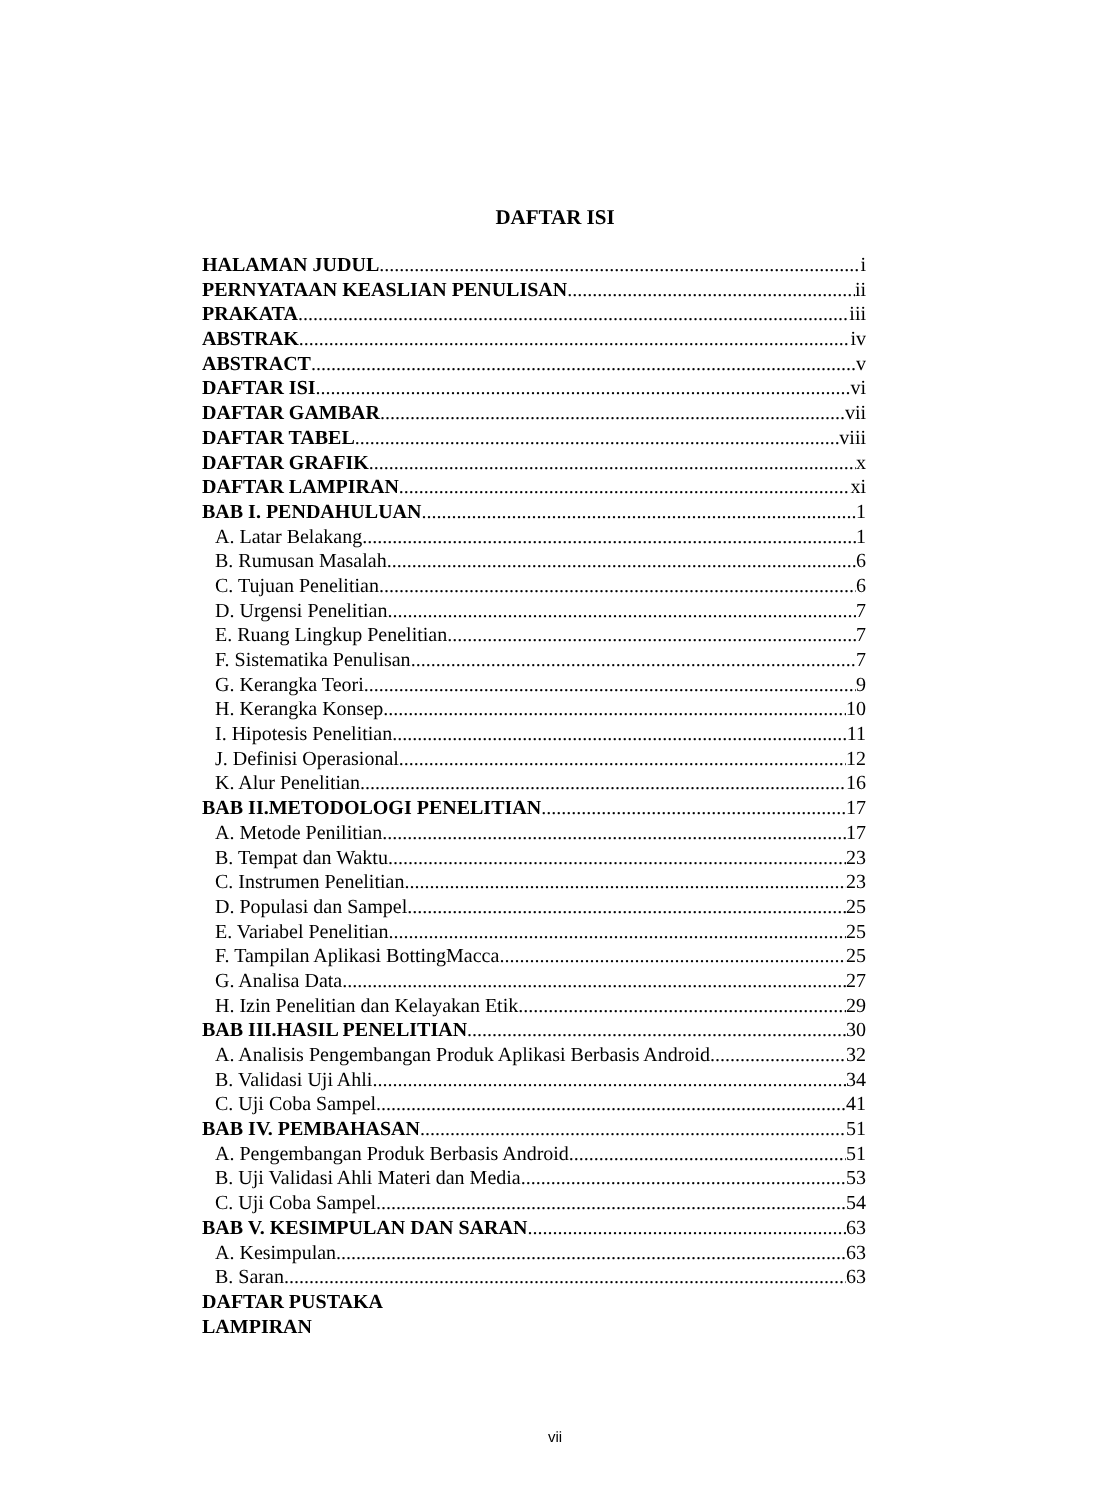DAFTAR ISI
HALAMAN JUDUL i
PERNYATAAN KEASLIAN PENULISAN ii
PRAKATA iii
ABSTRAK iv
ABSTRACT v
DAFTAR ISI vi
DAFTAR GAMBAR vii
DAFTAR TABEL viii
DAFTAR GRAFIK x
DAFTAR LAMPIRAN xi
BAB I. PENDAHULUAN 1
A. Latar Belakang 1
B. Rumusan Masalah 6
C. Tujuan Penelitian 6
D. Urgensi Penelitian 7
E. Ruang Lingkup Penelitian 7
F. Sistematika Penulisan 7
G. Kerangka Teori 9
H. Kerangka Konsep 10
I. Hipotesis Penelitian 11
J. Definisi Operasional 12
K. Alur Penelitian 16
BAB II.METODOLOGI PENELITIAN 17
A. Metode Penilitian 17
B. Tempat dan Waktu 23
C. Instrumen Penelitian 23
D. Populasi dan Sampel 25
E. Variabel Penelitian 25
F. Tampilan Aplikasi BottingMacca 25
G. Analisa Data 27
H. Izin Penelitian dan Kelayakan Etik 29
BAB III.HASIL PENELITIAN 30
A. Analisis Pengembangan Produk Aplikasi Berbasis Android 32
B. Validasi Uji Ahli 34
C. Uji Coba Sampel 41
BAB IV. PEMBAHASAN 51
A. Pengembangan Produk Berbasis Android 51
B. Uji Validasi Ahli Materi dan Media 53
C. Uji Coba Sampel 54
BAB V. KESIMPULAN DAN SARAN 63
A. Kesimpulan 63
B. Saran 63
DAFTAR PUSTAKA
LAMPIRAN
vii